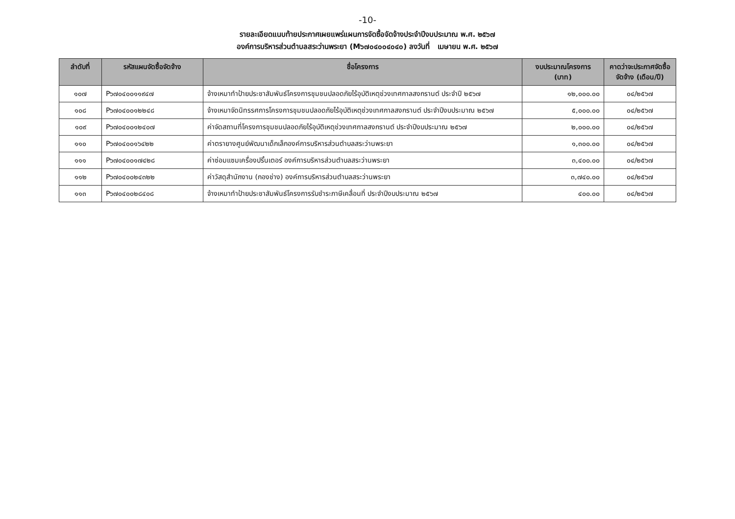-10-
รายละเอียดแนบท้ายประกาศเผยแพร่แผนการจัดซื้อจัดจ้างประจำปีงบประมาณ พ.ศ. ๒๕๖๗
องค์การบริหารส่วนตำบลสระว่านพระยา (M๖๗๐๔๐๐๔๐๔๐) ลงวันที่ เมษายน พ.ศ. ๒๕๖๗
| ลำดับที่ | รหัสแผนจัดซื้อจัดจ้าง | ชื่อโครงการ | งบประมาณโครงการ (บาท) | คาดว่าจะประกาศจัดซื้อจัดจ้าง (เดือน/ปี) |
| --- | --- | --- | --- | --- |
| ๑๐๗ | P๖๗๐๔๐๐๑๑๙๔๗ | จ้างเหมาทำป้ายประชาสัมพันธ์โครงการชุมชนปลอดภัยไร้อุบัติเหตุช่วงเทศกาลสงกรานต์ ประจำปี ๒๕๖๗ | ๑๒,๐๐๐.๐๐ | ๐๔/๒๕๖๗ |
| ๑๐๘ | P๖๗๐๔๐๐๑๒๒๔๘ | จ้างเหมาจัดนิทรรศการโครงการชุมชนปลอดภัยไร้อุบัติเหตุช่วงเทศกาลสงกรานต์ ประจำปีงบประมาณ ๒๕๖๗ | ๕,๐๐๐.๐๐ | ๐๔/๒๕๖๗ |
| ๑๐๙ | P๖๗๐๔๐๐๑๒๔๐๗ | ค่าจัดสถานที่โครงการชุมชนปลอดภัยไร้อุบัติเหตุช่วงเทศกาลสงกรานต์ ประจำปีงบประมาณ ๒๕๖๗ | ๒,๐๐๐.๐๐ | ๐๔/๒๕๖๗ |
| ๑๑๐ | P๖๗๐๔๐๐๑๖๔๒๒ | ค่าตรายางศูนย์พัฒนาเด็กเล็กองค์การบริหารส่วนตำบลสระว่านพระยา | ๑,๓๐๐.๐๐ | ๐๔/๒๕๖๗ |
| ๑๑๑ | P๖๗๐๔๐๐๑๗๔๒๘ | ค่าซ่อมแซมเครื่องปริ้นเตอร์ องค์การบริหารส่วนตำบลสระว่านพระยา | ๓,๔๐๐.๐๐ | ๐๔/๒๕๖๗ |
| ๑๑๒ | P๖๗๐๔๐๐๒๔๓๒๒ | ค่าวัสดุสำนักงาน (กองช่าง) องค์การบริหารส่วนตำบลสระว่านพระยา | ๓,๗๔๐.๐๐ | ๐๔/๒๕๖๗ |
| ๑๑๓ | P๖๗๐๔๐๐๒๘๔๐๘ | จ้างเหมาทำป้ายประชาสัมพันธ์โครงการรับชำระภาษีเคลื่อนที่ ประจำปีงบประมาณ ๒๕๖๗ | ๔๐๐.๐๐ | ๐๔/๒๕๖๗ |